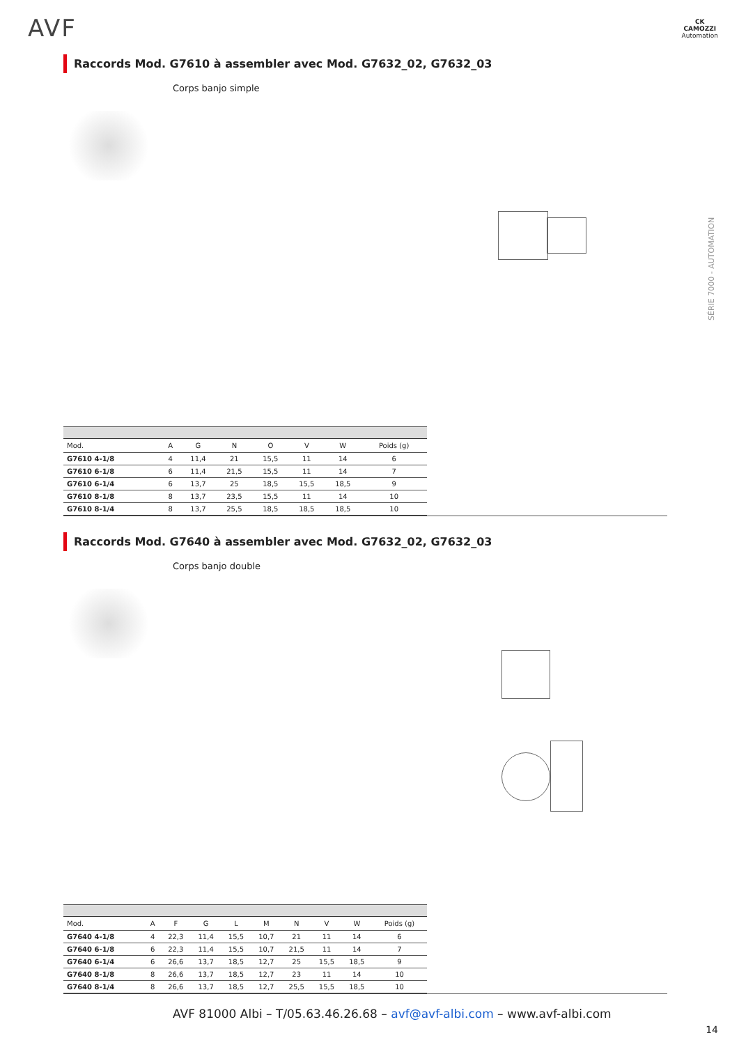AVF
CK
CAMOZZI
Automation
SÉRIE 7000 - AUTOMATION
Raccords Mod. G7610 à assembler avec Mod. G7632_02, G7632_03
Corps banjo simple
| Mod. | A | G | N | O | V | W | Poids (g) |
| --- | --- | --- | --- | --- | --- | --- | --- |
| G7610 4-1/8 | 4 | 11,4 | 21 | 15,5 | 11 | 14 | 6 |
| G7610 6-1/8 | 6 | 11,4 | 21,5 | 15,5 | 11 | 14 | 7 |
| G7610 6-1/4 | 6 | 13,7 | 25 | 18,5 | 15,5 | 18,5 | 9 |
| G7610 8-1/8 | 8 | 13,7 | 23,5 | 15,5 | 11 | 14 | 10 |
| G7610 8-1/4 | 8 | 13,7 | 25,5 | 18,5 | 18,5 | 18,5 | 10 |
Raccords Mod. G7640 à assembler avec Mod. G7632_02, G7632_03
Corps banjo double
| Mod. | A | F | G | L | M | N | V | W | Poids (g) |
| --- | --- | --- | --- | --- | --- | --- | --- | --- | --- |
| G7640 4-1/8 | 4 | 22,3 | 11,4 | 15,5 | 10,7 | 21 | 11 | 14 | 6 |
| G7640 6-1/8 | 6 | 22,3 | 11,4 | 15,5 | 10,7 | 21,5 | 11 | 14 | 7 |
| G7640 6-1/4 | 6 | 26,6 | 13,7 | 18,5 | 12,7 | 25 | 15,5 | 18,5 | 9 |
| G7640 8-1/8 | 8 | 26,6 | 13,7 | 18,5 | 12,7 | 23 | 11 | 14 | 10 |
| G7640 8-1/4 | 8 | 26,6 | 13,7 | 18,5 | 12,7 | 25,5 | 15,5 | 18,5 | 10 |
AVF 81000 Albi – T/05.63.46.26.68 – avf@avf-albi.com – www.avf-albi.com
14